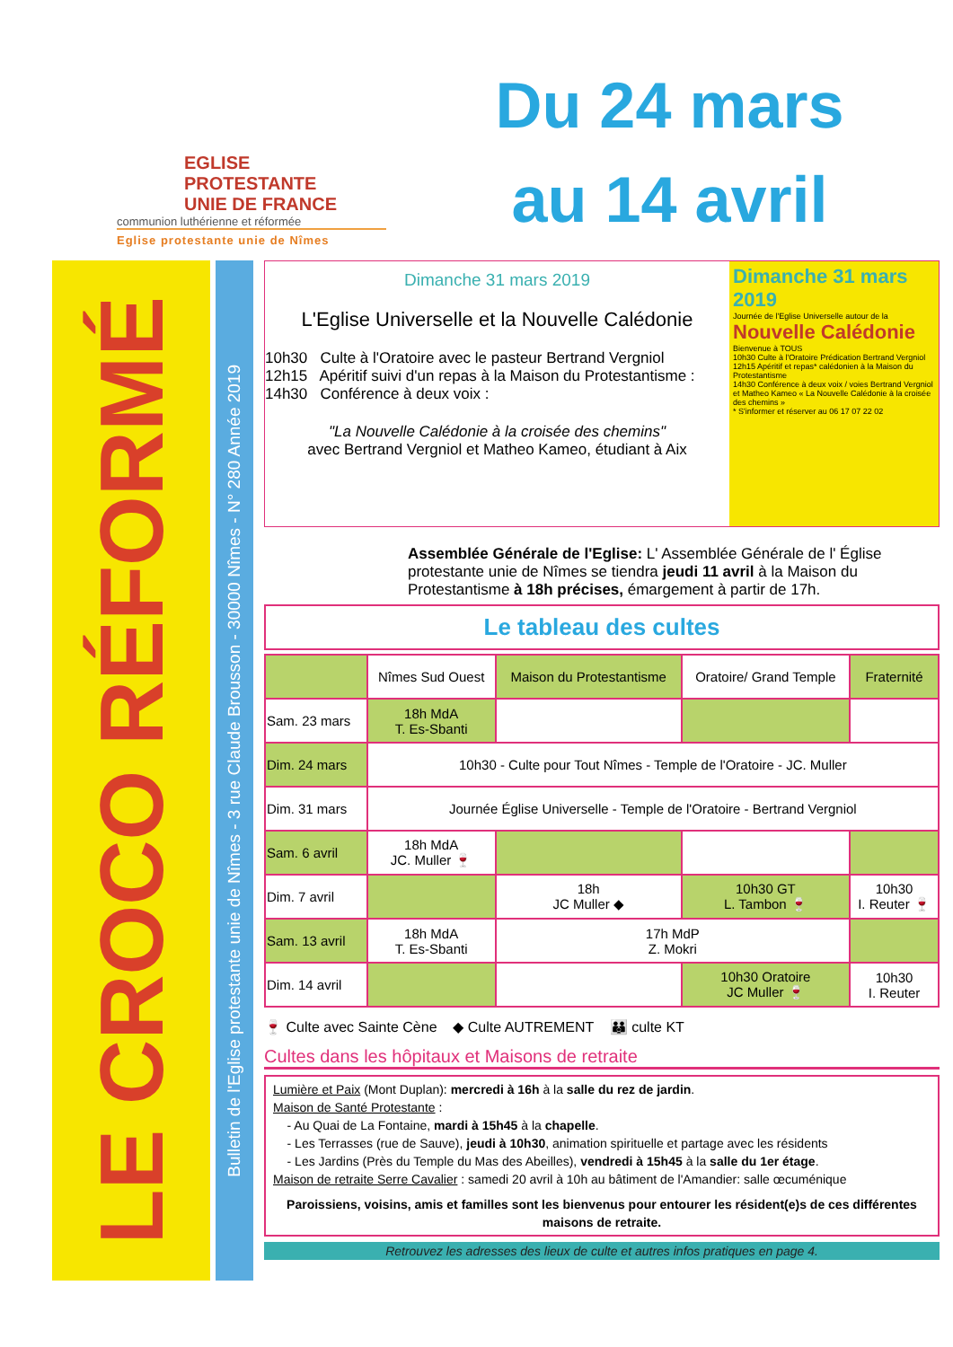EGLISE PROTESTANTE
UNIE DE FRANCE
communion luthérienne et réformée
Eglise protestante unie de Nîmes
Du 24 mars
au 14 avril
LE CROCO RÉFORMÉ
Bulletin de l'Eglise protestante unie de Nîmes - 3 rue Claude Brousson - 30000 Nîmes - N° 280 Année 2019
Dimanche 31 mars 2019
L'Eglise Universelle et la Nouvelle Calédonie
10h30 Culte à l'Oratoire avec le pasteur Bertrand Vergniol
12h15 Apéritif suivi d'un repas à la Maison du Protestantisme :
14h30 Conférence à deux voix :
"La Nouvelle Calédonie à la croisée des chemins"
avec Bertrand Vergniol et Matheo Kameo, étudiant à Aix
Dimanche 31 mars 2019
Journée de l'Eglise Universelle autour de la
Nouvelle Calédonie
Bienvenue à TOUS
10h30 Culte à l'Oratoire Prédication Bertrand Vergniol
12h15 Apéritif et repas* calédonien à la Maison du Protestantisme
14h30 Conférence à deux voix / voies Bertrand Vergniol et Matheo Kameo « La Nouvelle Calédonie à la croisée des chemins »
* S'informer et réserver au 06 17 07 22 02
Assemblée Générale de l'Eglise: L' Assemblée Générale de l' Église protestante unie de Nîmes se tiendra jeudi 11 avril à la Maison du Protestantisme à 18h précises, émargement à partir de 17h.
Le tableau des cultes
| | Nîmes Sud Ouest | Maison du Protestantisme | Oratoire/ Grand Temple | Fraternité |
| --- | --- | --- | --- | --- |
| Sam. 23 mars | 18h MdA T. Es-Sbanti | | | |
| Dim. 24 mars | 10h30 - Culte pour Tout Nîmes - Temple de l'Oratoire - JC. Muller | | | |
| Dim. 31 mars | Journée Église Universelle - Temple de l'Oratoire - Bertrand Vergniol | | | |
| Sam. 6 avril | 18h MdA JC. Muller 🍷 | | | |
| Dim. 7 avril | | 18h JC Muller ◆ | 10h30 GT L. Tambon 🍷 | 10h30 I. Reuter 🍷 |
| Sam. 13 avril | 18h MdA T. Es-Sbanti | 17h MdP Z. Mokri | | |
| Dim. 14 avril | | | 10h30 Oratoire JC Muller 🍷 | 10h30 I. Reuter |
🍷 Culte avec Sainte Cène ◆ Culte AUTREMENT 👪 culte KT
Cultes dans les hôpitaux et Maisons de retraite
Lumière et Paix (Mont Duplan): mercredi à 16h à la salle du rez de jardin.
Maison de Santé Protestante :
- Au Quai de La Fontaine, mardi à 15h45 à la chapelle.
- Les Terrasses (rue de Sauve), jeudi à 10h30, animation spirituelle et partage avec les résidents
- Les Jardins (Près du Temple du Mas des Abeilles), vendredi à 15h45 à la salle du 1er étage.
Maison de retraite Serre Cavalier : samedi 20 avril à 10h au bâtiment de l'Amandier: salle œcuménique
Paroissiens, voisins, amis et familles sont les bienvenus pour entourer les résident(e)s de ces différentes maisons de retraite.
Retrouvez les adresses des lieux de culte et autres infos pratiques en page 4.